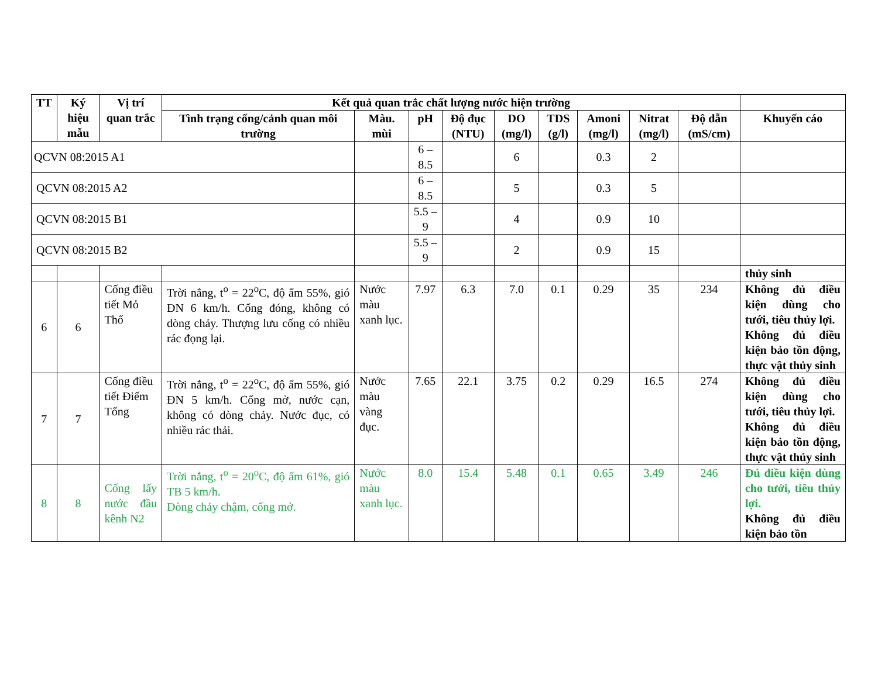| TT | Ký hiệu mẫu | Vị trí quan trắc | Kết quả quan trắc chất lượng nước hiện trường | | | | | | | | | |
| --- | --- | --- | --- | --- | --- | --- | --- | --- | --- | --- | --- | --- |
| | | | Tình trạng cống/cảnh quan môi trường | Màu. mùi | pH | Độ đục (NTU) | DO (mg/l) | TDS (g/l) | Amoni (mg/l) | Nitrat (mg/l) | Độ dẫn (mS/cm) | Khuyến cáo |
| QCVN 08:2015 A1 | | | | | 6 – 8.5 | | 6 | | 0.3 | 2 | | |
| QCVN 08:2015 A2 | | | | | 6 – 8.5 | | 5 | | 0.3 | 5 | | |
| QCVN 08:2015 B1 | | | | | 5.5 – 9 | | 4 | | 0.9 | 10 | | |
| QCVN 08:2015 B2 | | | | | 5.5 – 9 | | 2 | | 0.9 | 15 | | |
| | | | | | | | | | | | | thủy sinh |
| 6 | 6 | Cống điều tiết Mỏ Thổ | Trời nắng, t<sup>o</sup> = 22<sup>o</sup>C, độ ẩm 55%, gió ĐN 6 km/h. Cống đóng, không có dòng chảy. Thượng lưu cống có nhiều rác đọng lại. | Nước màu xanh lục. | 7.97 | 6.3 | 7.0 | 0.1 | 0.29 | 35 | 234 | Không đủ điều kiện dùng cho tưới, tiêu thủy lợi. Không đủ điều kiện bảo tồn động, thực vật thủy sinh |
| 7 | 7 | Cống điều tiết Điếm Tổng | Trời nắng, t<sup>o</sup> = 22<sup>o</sup>C, độ ẩm 55%, gió ĐN 5 km/h. Cống mở, nước cạn, không có dòng chảy. Nước đục, có nhiều rác thải. | Nước màu vàng đục. | 7.65 | 22.1 | 3.75 | 0.2 | 0.29 | 16.5 | 274 | Không đủ điều kiện dùng cho tưới, tiêu thủy lợi. Không đủ điều kiện bảo tồn động, thực vật thủy sinh |
| 8 | 8 | Cống lấy nước đầu kênh N2 | Trời nắng, t<sup>o</sup> = 20<sup>o</sup>C, độ ẩm 61%, gió TB 5 km/h. Dòng chảy chậm, cống mở. | Nước màu xanh lục. | 8.0 | 15.4 | 5.48 | 0.1 | 0.65 | 3.49 | 246 | Đủ điều kiện dùng cho tưới, tiêu thủy lợi. Không đủ điều kiện bảo tồn |